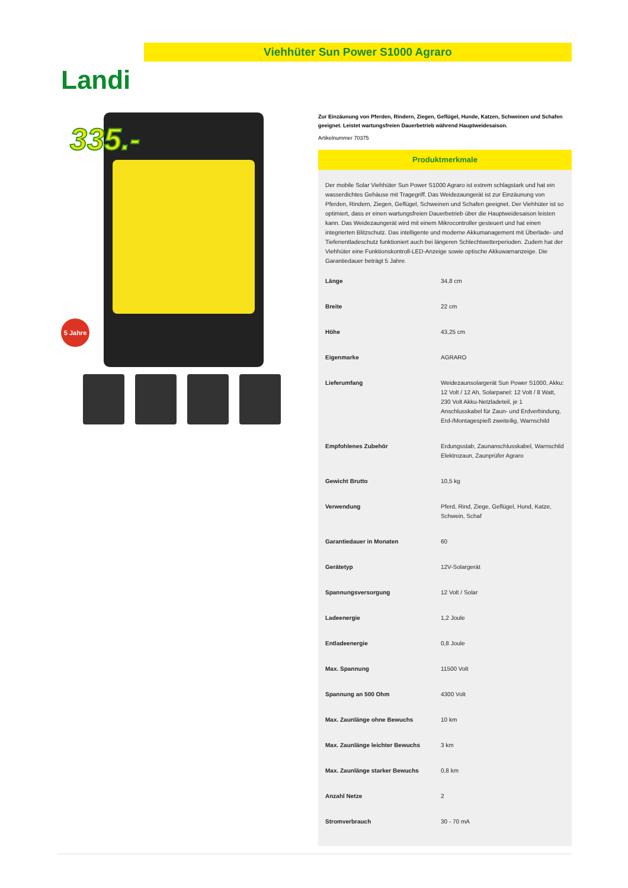Viehhüter Sun Power S1000 Agraro
Landi
335.-
5 Jahre
Zur Einzäunung von Pferden, Rindern, Ziegen, Geflügel, Hunde, Katzen, Schweinen und Schafen geeignet. Leistet wartungsfreien Dauerbetrieb während Hauptweidesaison.
Artikelnummer 70375
Produktmerkmale
Der mobile Solar Viehhüter Sun Power S1000 Agraro ist extrem schlagstark und hat ein wasserdichtes Gehäuse mit Tragegriff. Das Weidezaungerät ist zur Einzäunung von Pferden, Rindern, Ziegen, Geflügel, Schweinen und Schafen geeignet. Der Viehhüter ist so optimiert, dass er einen wartungsfreien Dauerbetrieb über die Hauptweidesaison leisten kann. Das Weidezaungerät wird mit einem Mikrocontroller gesteuert und hat einen integrierten Blitzschutz. Das intelligente und moderne Akkumanagement mit Überlade- und Tiefenentladeschutz funktioniert auch bei längeren Schlechtwetterperioden. Zudem hat der Viehhüter eine Funktionskontroll-LED-Anzeige sowie optische Akkuwarnanzeige. Die Garantiedauer beträgt 5 Jahre.
| Länge | 34,8 cm |
| Breite | 22 cm |
| Höhe | 43,25 cm |
| Eigenmarke | AGRARO |
| Lieferumfang | Weidezaunsolargerät Sun Power S1000, Akku: 12 Volt / 12 Ah, Solarpanel: 12 Volt / 8 Watt, 230 Volt Akku-Netzladeteil, je 1 Anschlusskabel für Zaun- und Erdverbindung, Erd-/Montagespieß zweiteilig, Warnschild |
| Empfohlenes Zubehör | Erdungsstab, Zaunanschlusskabel, Warnschild Elektrozaun, Zaunprüfer Agraro |
| Gewicht Brutto | 10,5 kg |
| Verwendung | Pferd, Rind, Ziege, Geflügel, Hund, Katze, Schwein, Schaf |
| Garantiedauer in Monaten | 60 |
| Gerätetyp | 12V-Solargerät |
| Spannungsversorgung | 12 Volt / Solar |
| Ladeenergie | 1,2 Joule |
| Entladeenergie | 0,8 Joule |
| Max. Spannung | 11500 Volt |
| Spannung an 500 Ohm | 4300 Volt |
| Max. Zaunlänge ohne Bewuchs | 10 km |
| Max. Zaunlänge leichter Bewuchs | 3 km |
| Max. Zaunlänge starker Bewuchs | 0,8 km |
| Anzahl Netze | 2 |
| Stromverbrauch | 30 - 70 mA |